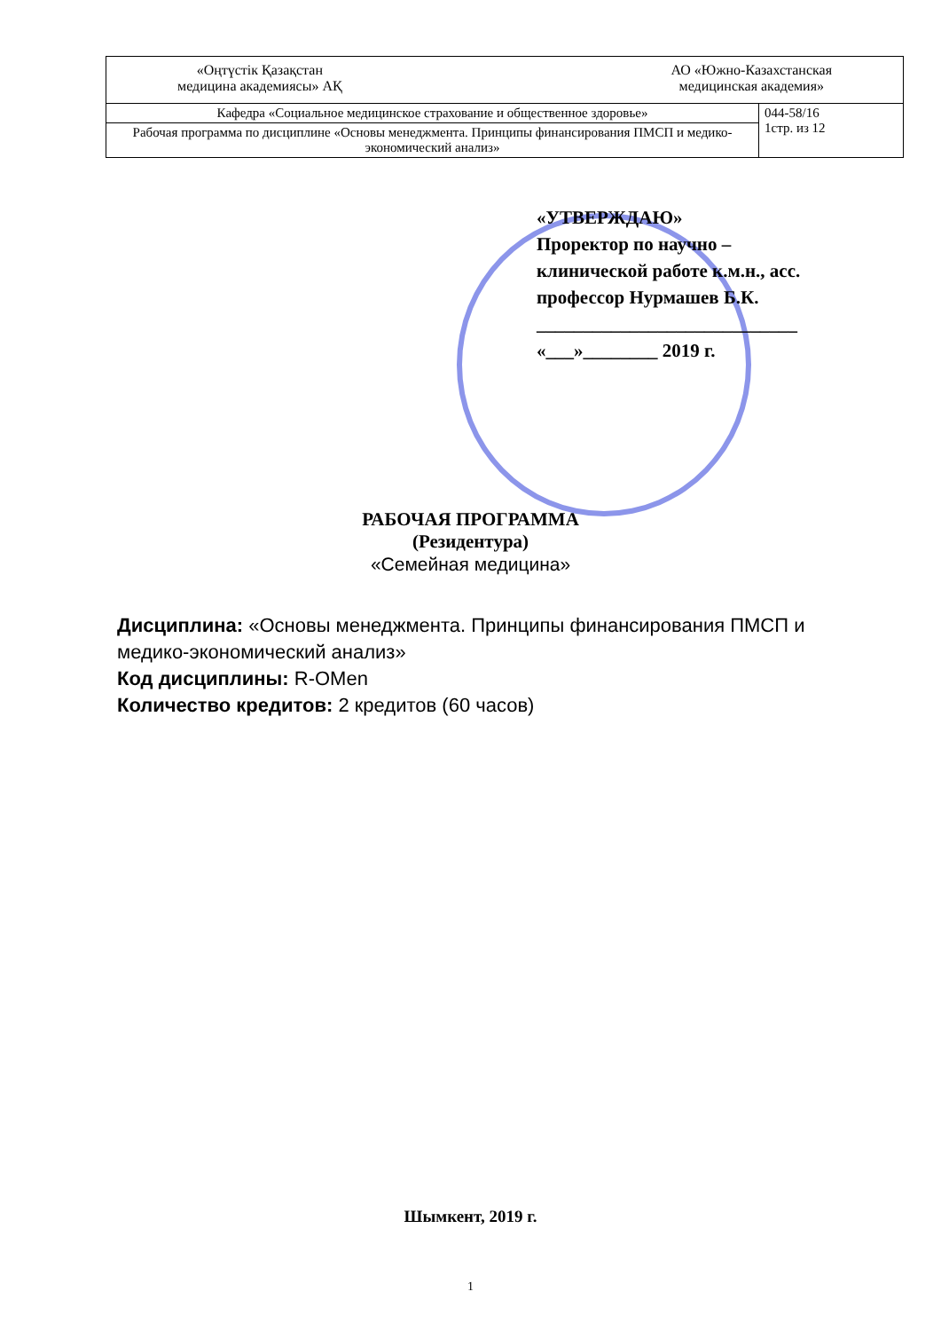| «Оңтүстік Қазақстан медицина академиясы» АҚ АО «Южно-Казахстанская медицинская академия» | |
| Кафедра «Социальное медицинское страхование и общественное здоровье» | 044-58/16 1стр. из 12 |
| Рабочая программа по дисциплине «Основы менеджмента. Принципы финансирования ПМСП и медико-экономический анализ» | |
«УТВЕРЖДАЮ»
Проректор по научно –
клинической работе к.м.н., асс.
профессор Нурмашев Б.К.
____________________________
«___»________ 2019 г.
РАБОЧАЯ ПРОГРАММА
(Резидентура)
«Семейная медицина»
Дисциплина: «Основы менеджмента. Принципы финансирования ПМСП и
медико-экономический анализ»
Код дисциплины: R-OMen
Количество кредитов: 2 кредитов (60 часов)
Шымкент, 2019 г.
1